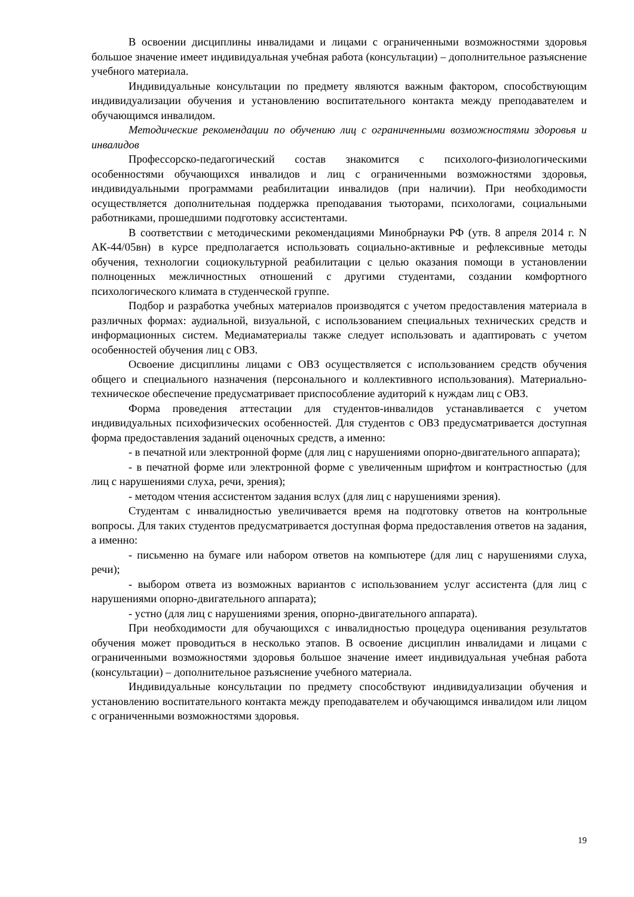В освоении дисциплины инвалидами и лицами с ограниченными возможностями здоровья большое значение имеет индивидуальная учебная работа (консультации) – дополнительное разъяснение учебного материала.
Индивидуальные консультации по предмету являются важным фактором, способствующим индивидуализации обучения и установлению воспитательного контакта между преподавателем и обучающимся инвалидом.
Методические рекомендации по обучению лиц с ограниченными возможностями здоровья и инвалидов
Профессорско-педагогический состав знакомится с психолого-физиологическими особенностями обучающихся инвалидов и лиц с ограниченными возможностями здоровья, индивидуальными программами реабилитации инвалидов (при наличии). При необходимости осуществляется дополнительная поддержка преподавания тьюторами, психологами, социальными работниками, прошедшими подготовку ассистентами.
В соответствии с методическими рекомендациями Минобрнауки РФ (утв. 8 апреля 2014 г. N АК-44/05вн) в курсе предполагается использовать социально-активные и рефлексивные методы обучения, технологии социокультурной реабилитации с целью оказания помощи в установлении полноценных межличностных отношений с другими студентами, создании комфортного психологического климата в студенческой группе.
Подбор и разработка учебных материалов производятся с учетом предоставления материала в различных формах: аудиальной, визуальной, с использованием специальных технических средств и информационных систем. Медиаматериалы также следует использовать и адаптировать с учетом особенностей обучения лиц с ОВЗ.
Освоение дисциплины лицами с ОВЗ осуществляется с использованием средств обучения общего и специального назначения (персонального и коллективного использования). Материально-техническое обеспечение предусматривает приспособление аудиторий к нуждам лиц с ОВЗ.
Форма проведения аттестации для студентов-инвалидов устанавливается с учетом индивидуальных психофизических особенностей. Для студентов с ОВЗ предусматривается доступная форма предоставления заданий оценочных средств, а именно:
- в печатной или электронной форме (для лиц с нарушениями опорно-двигательного аппарата);
- в печатной форме или электронной форме с увеличенным шрифтом и контрастностью (для лиц с нарушениями слуха, речи, зрения);
- методом чтения ассистентом задания вслух (для лиц с нарушениями зрения).
Студентам с инвалидностью увеличивается время на подготовку ответов на контрольные вопросы. Для таких студентов предусматривается доступная форма предоставления ответов на задания, а именно:
- письменно на бумаге или набором ответов на компьютере (для лиц с нарушениями слуха, речи);
- выбором ответа из возможных вариантов с использованием услуг ассистента (для лиц с нарушениями опорно-двигательного аппарата);
- устно (для лиц с нарушениями зрения, опорно-двигательного аппарата).
При необходимости для обучающихся с инвалидностью процедура оценивания результатов обучения может проводиться в несколько этапов. В освоение дисциплин инвалидами и лицами с ограниченными возможностями здоровья большое значение имеет индивидуальная учебная работа (консультации) – дополнительное разъяснение учебного материала.
Индивидуальные консультации по предмету способствуют индивидуализации обучения и установлению воспитательного контакта между преподавателем и обучающимся инвалидом или лицом с ограниченными возможностями здоровья.
19